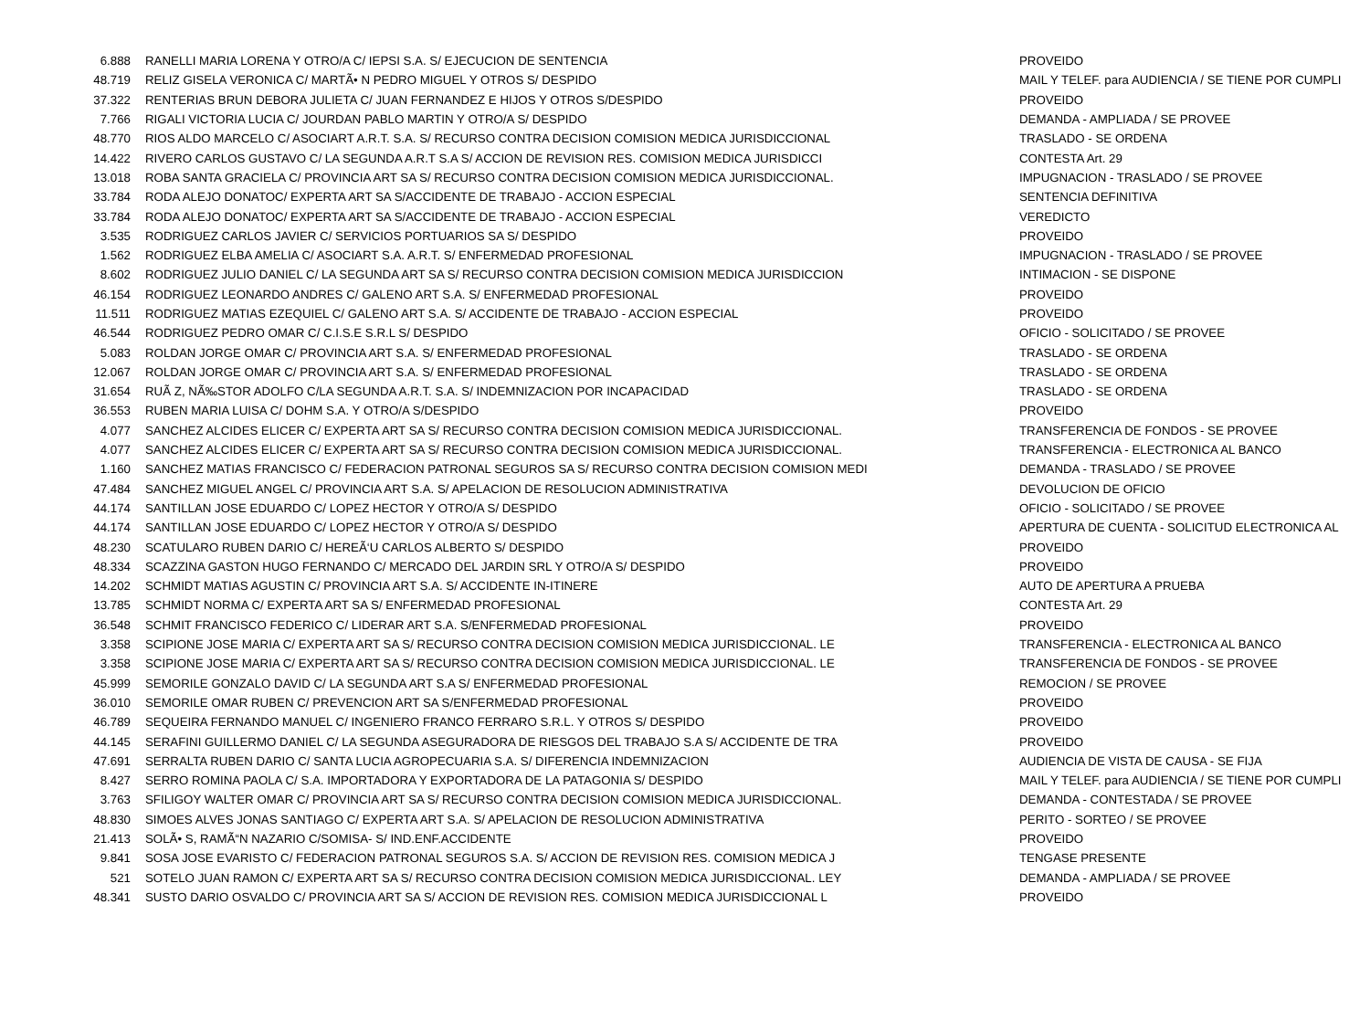| 6.888 | RANELLI MARIA LORENA Y OTRO/A C/ IEPSI S.A. S/ EJECUCION DE SENTENCIA | PROVEIDO |
| 48.719 | RELIZ GISELA VERONICA C/ MARTÃ• N PEDRO MIGUEL Y OTROS S/ DESPIDO | MAIL Y TELEF. para AUDIENCIA / SE TIENE POR CUMPLI |
| 37.322 | RENTERIAS BRUN DEBORA JULIETA C/ JUAN FERNANDEZ E HIJOS Y OTROS S/DESPIDO | PROVEIDO |
| 7.766 | RIGALI VICTORIA LUCIA C/ JOURDAN PABLO MARTIN Y OTRO/A S/ DESPIDO | DEMANDA - AMPLIADA / SE PROVEE |
| 48.770 | RIOS ALDO MARCELO C/ ASOCIART A.R.T. S.A. S/ RECURSO CONTRA DECISION COMISION MEDICA JURISDICCIONAL | TRASLADO - SE ORDENA |
| 14.422 | RIVERO CARLOS GUSTAVO C/ LA SEGUNDA A.R.T S.A S/ ACCION DE REVISION RES. COMISION MEDICA JURISDICCI | CONTESTA Art. 29 |
| 13.018 | ROBA SANTA GRACIELA C/ PROVINCIA ART SA S/ RECURSO CONTRA DECISION COMISION MEDICA JURISDICCIONAL. | IMPUGNACION - TRASLADO / SE PROVEE |
| 33.784 | RODA ALEJO DONATOC/ EXPERTA ART SA S/ACCIDENTE DE TRABAJO - ACCION ESPECIAL | SENTENCIA DEFINITIVA |
| 33.784 | RODA ALEJO DONATOC/ EXPERTA ART SA S/ACCIDENTE DE TRABAJO - ACCION ESPECIAL | VEREDICTO |
| 3.535 | RODRIGUEZ CARLOS JAVIER C/ SERVICIOS PORTUARIOS SA S/ DESPIDO | PROVEIDO |
| 1.562 | RODRIGUEZ ELBA AMELIA C/ ASOCIART S.A. A.R.T. S/ ENFERMEDAD PROFESIONAL | IMPUGNACION - TRASLADO / SE PROVEE |
| 8.602 | RODRIGUEZ JULIO DANIEL C/ LA SEGUNDA ART SA S/ RECURSO CONTRA DECISION COMISION MEDICA JURISDICCION | INTIMACION - SE DISPONE |
| 46.154 | RODRIGUEZ LEONARDO ANDRES C/ GALENO ART S.A. S/ ENFERMEDAD PROFESIONAL | PROVEIDO |
| 11.511 | RODRIGUEZ MATIAS EZEQUIEL C/ GALENO ART S.A. S/ ACCIDENTE DE TRABAJO - ACCION ESPECIAL | PROVEIDO |
| 46.544 | RODRIGUEZ PEDRO OMAR C/ C.I.S.E S.R.L S/ DESPIDO | OFICIO - SOLICITADO / SE PROVEE |
| 5.083 | ROLDAN JORGE OMAR C/ PROVINCIA ART S.A. S/ ENFERMEDAD PROFESIONAL | TRASLADO - SE ORDENA |
| 12.067 | ROLDAN JORGE OMAR C/ PROVINCIA ART S.A. S/ ENFERMEDAD PROFESIONAL | TRASLADO - SE ORDENA |
| 31.654 | RUÃ Z, NÃ‰STOR ADOLFO C/LA SEGUNDA A.R.T. S.A. S/ INDEMNIZACION POR INCAPACIDAD | TRASLADO - SE ORDENA |
| 36.553 | RUBEN MARIA LUISA C/ DOHM S.A. Y OTRO/A S/DESPIDO | PROVEIDO |
| 4.077 | SANCHEZ ALCIDES ELICER C/ EXPERTA ART SA S/ RECURSO CONTRA DECISION COMISION MEDICA JURISDICCIONAL. | TRANSFERENCIA DE FONDOS - SE PROVEE |
| 4.077 | SANCHEZ ALCIDES ELICER C/ EXPERTA ART SA S/ RECURSO CONTRA DECISION COMISION MEDICA JURISDICCIONAL. | TRANSFERENCIA - ELECTRONICA AL BANCO |
| 1.160 | SANCHEZ MATIAS FRANCISCO C/ FEDERACION PATRONAL SEGUROS SA S/ RECURSO CONTRA DECISION COMISION MEDI | DEMANDA - TRASLADO / SE PROVEE |
| 47.484 | SANCHEZ MIGUEL ANGEL C/ PROVINCIA ART S.A. S/ APELACION DE RESOLUCION ADMINISTRATIVA | DEVOLUCION DE OFICIO |
| 44.174 | SANTILLAN JOSE EDUARDO C/ LOPEZ HECTOR Y OTRO/A S/ DESPIDO | OFICIO - SOLICITADO / SE PROVEE |
| 44.174 | SANTILLAN JOSE EDUARDO C/ LOPEZ HECTOR Y OTRO/A S/ DESPIDO | APERTURA DE CUENTA - SOLICITUD ELECTRONICA AL |
| 48.230 | SCATULARO RUBEN DARIO C/ HEREÃ‘U CARLOS ALBERTO S/ DESPIDO | PROVEIDO |
| 48.334 | SCAZZINA GASTON HUGO FERNANDO C/ MERCADO DEL JARDIN SRL Y OTRO/A S/ DESPIDO | PROVEIDO |
| 14.202 | SCHMIDT MATIAS AGUSTIN C/ PROVINCIA ART S.A. S/ ACCIDENTE IN-ITINERE | AUTO DE APERTURA A PRUEBA |
| 13.785 | SCHMIDT NORMA C/ EXPERTA ART SA S/ ENFERMEDAD PROFESIONAL | CONTESTA Art. 29 |
| 36.548 | SCHMIT FRANCISCO FEDERICO C/ LIDERAR ART S.A. S/ENFERMEDAD PROFESIONAL | PROVEIDO |
| 3.358 | SCIPIONE JOSE MARIA C/ EXPERTA ART SA S/ RECURSO CONTRA DECISION COMISION MEDICA JURISDICCIONAL. LE | TRANSFERENCIA - ELECTRONICA AL BANCO |
| 3.358 | SCIPIONE JOSE MARIA C/ EXPERTA ART SA S/ RECURSO CONTRA DECISION COMISION MEDICA JURISDICCIONAL. LE | TRANSFERENCIA DE FONDOS - SE PROVEE |
| 45.999 | SEMORILE GONZALO DAVID C/ LA SEGUNDA ART S.A S/ ENFERMEDAD PROFESIONAL | REMOCION / SE PROVEE |
| 36.010 | SEMORILE OMAR RUBEN C/ PREVENCION ART SA S/ENFERMEDAD PROFESIONAL | PROVEIDO |
| 46.789 | SEQUEIRA FERNANDO MANUEL C/ INGENIERO FRANCO FERRARO S.R.L. Y OTROS S/ DESPIDO | PROVEIDO |
| 44.145 | SERAFINI GUILLERMO DANIEL C/ LA SEGUNDA ASEGURADORA DE RIESGOS DEL TRABAJO S.A S/ ACCIDENTE DE TRA | PROVEIDO |
| 47.691 | SERRALTA RUBEN DARIO C/ SANTA LUCIA AGROPECUARIA S.A. S/ DIFERENCIA INDEMNIZACION | AUDIENCIA DE VISTA DE CAUSA - SE FIJA |
| 8.427 | SERRO ROMINA PAOLA C/ S.A. IMPORTADORA Y EXPORTADORA DE LA PATAGONIA S/ DESPIDO | MAIL Y TELEF. para AUDIENCIA / SE TIENE POR CUMPLI |
| 3.763 | SFILIGOY WALTER OMAR C/ PROVINCIA ART SA S/ RECURSO CONTRA DECISION COMISION MEDICA JURISDICCIONAL. | DEMANDA - CONTESTADA / SE PROVEE |
| 48.830 | SIMOES ALVES JONAS SANTIAGO C/ EXPERTA ART S.A. S/ APELACION DE RESOLUCION ADMINISTRATIVA | PERITO - SORTEO / SE PROVEE |
| 21.413 | SOLÃ• S, RAMÃ“N NAZARIO C/SOMISA- S/ IND.ENF.ACCIDENTE | PROVEIDO |
| 9.841 | SOSA JOSE EVARISTO C/ FEDERACION PATRONAL SEGUROS S.A. S/ ACCION DE REVISION RES. COMISION MEDICA J | TENGASE PRESENTE |
| 521 | SOTELO JUAN RAMON C/ EXPERTA ART SA S/ RECURSO CONTRA DECISION COMISION MEDICA JURISDICCIONAL. LEY | DEMANDA - AMPLIADA / SE PROVEE |
| 48.341 | SUSTO DARIO OSVALDO C/ PROVINCIA ART SA S/ ACCION DE REVISION RES. COMISION MEDICA JURISDICCIONAL L | PROVEIDO |